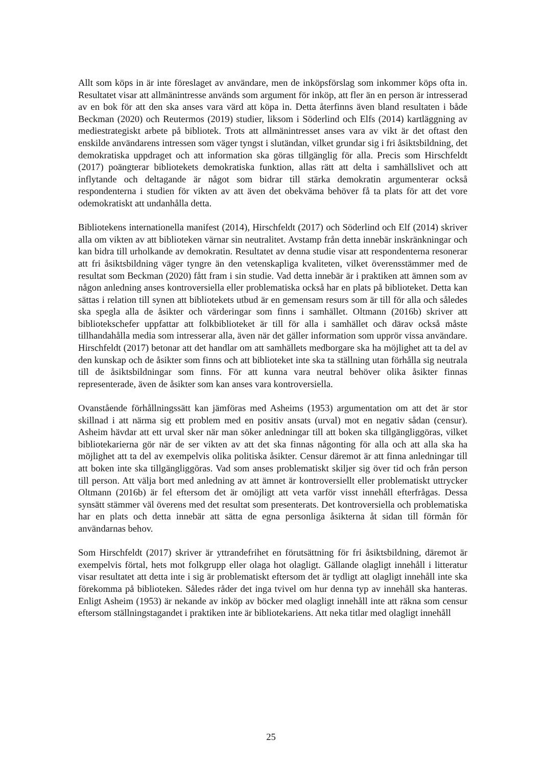Allt som köps in är inte föreslaget av användare, men de inköpsförslag som inkommer köps ofta in. Resultatet visar att allmänintresse används som argument för inköp, att fler än en person är intresserad av en bok för att den ska anses vara värd att köpa in. Detta återfinns även bland resultaten i både Beckman (2020) och Reutermos (2019) studier, liksom i Söderlind och Elfs (2014) kartläggning av mediestrategiskt arbete på bibliotek. Trots att allmänintresset anses vara av vikt är det oftast den enskilde användarens intressen som väger tyngst i slutändan, vilket grundar sig i fri åsiktsbildning, det demokratiska uppdraget och att information ska göras tillgänglig för alla. Precis som Hirschfeldt (2017) poängterar bibliotekets demokratiska funktion, allas rätt att delta i samhällslivet och att inflytande och deltagande är något som bidrar till stärka demokratin argumenterar också respondenterna i studien för vikten av att även det obekväma behöver få ta plats för att det vore odemokratiskt att undanhålla detta.
Bibliotekens internationella manifest (2014), Hirschfeldt (2017) och Söderlind och Elf (2014) skriver alla om vikten av att biblioteken värnar sin neutralitet. Avstamp från detta innebär inskränkningar och kan bidra till urholkande av demokratin. Resultatet av denna studie visar att respondenterna resonerar att fri åsiktsbildning väger tyngre än den vetenskapliga kvaliteten, vilket överensstämmer med de resultat som Beckman (2020) fått fram i sin studie. Vad detta innebär är i praktiken att ämnen som av någon anledning anses kontroversiella eller problematiska också har en plats på biblioteket. Detta kan sättas i relation till synen att bibliotekets utbud är en gemensam resurs som är till för alla och således ska spegla alla de åsikter och värderingar som finns i samhället. Oltmann (2016b) skriver att bibliotekschefer uppfattar att folkbiblioteket är till för alla i samhället och därav också måste tillhandahålla media som intresserar alla, även när det gäller information som upprör vissa användare. Hirschfeldt (2017) betonar att det handlar om att samhällets medborgare ska ha möjlighet att ta del av den kunskap och de åsikter som finns och att biblioteket inte ska ta ställning utan förhålla sig neutrala till de åsiktsbildningar som finns. För att kunna vara neutral behöver olika åsikter finnas representerade, även de åsikter som kan anses vara kontroversiella.
Ovanstående förhållningssätt kan jämföras med Asheims (1953) argumentation om att det är stor skillnad i att närma sig ett problem med en positiv ansats (urval) mot en negativ sådan (censur). Asheim hävdar att ett urval sker när man söker anledningar till att boken ska tillgängliggöras, vilket bibliotekarierna gör när de ser vikten av att det ska finnas någonting för alla och att alla ska ha möjlighet att ta del av exempelvis olika politiska åsikter. Censur däremot är att finna anledningar till att boken inte ska tillgängliggöras. Vad som anses problematiskt skiljer sig över tid och från person till person. Att välja bort med anledning av att ämnet är kontroversiellt eller problematiskt uttrycker Oltmann (2016b) är fel eftersom det är omöjligt att veta varför visst innehåll efterfrågas. Dessa synsätt stämmer väl överens med det resultat som presenterats. Det kontroversiella och problematiska har en plats och detta innebär att sätta de egna personliga åsikterna åt sidan till förmån för användarnas behov.
Som Hirschfeldt (2017) skriver är yttrandefrihet en förutsättning för fri åsiktsbildning, däremot är exempelvis förtal, hets mot folkgrupp eller olaga hot olagligt. Gällande olagligt innehåll i litteratur visar resultatet att detta inte i sig är problematiskt eftersom det är tydligt att olagligt innehåll inte ska förekomma på biblioteken. Således råder det inga tvivel om hur denna typ av innehåll ska hanteras. Enligt Asheim (1953) är nekande av inköp av böcker med olagligt innehåll inte att räkna som censur eftersom ställningstagandet i praktiken inte är bibliotekariens. Att neka titlar med olagligt innehåll
25